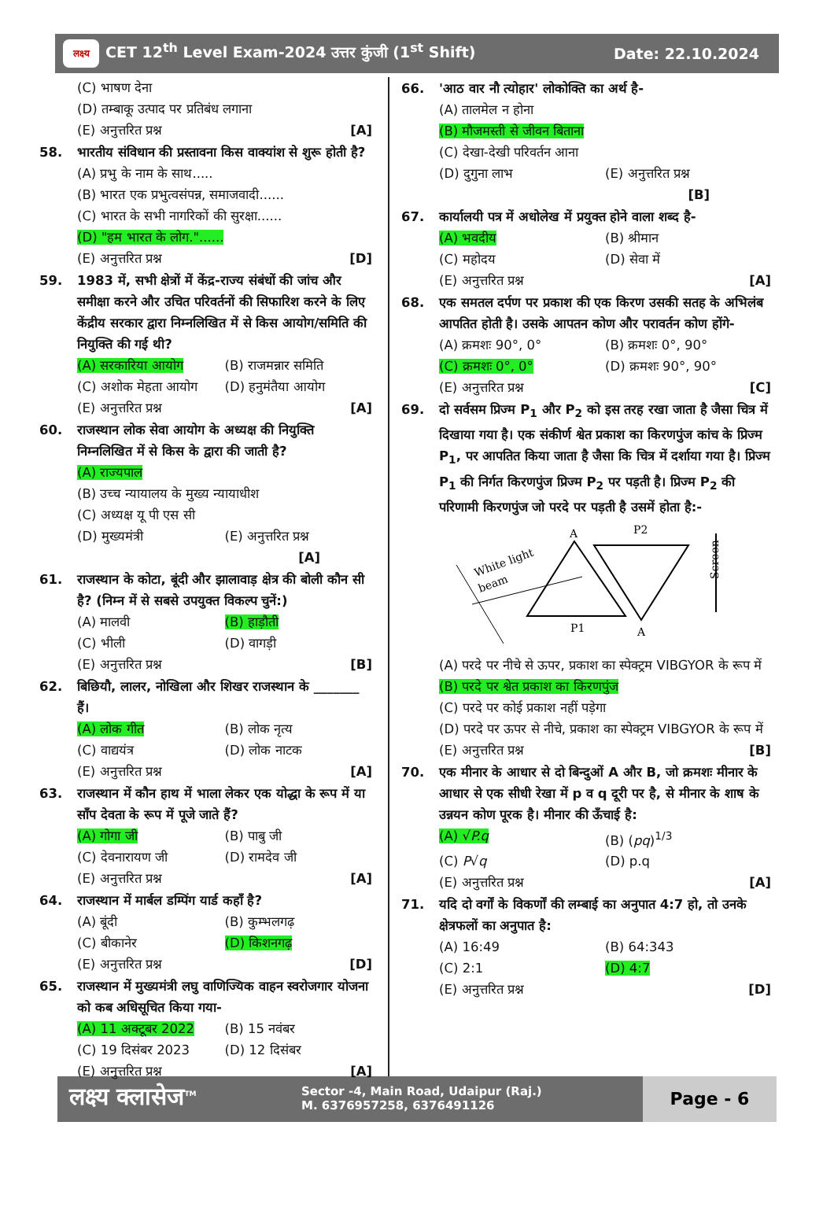लक्ष्य CET 12<sup>th</sup> Level Exam-2024 उत्तर कुंजी (1<sup>st</sup> Shift)
Date: 22.10.2024
(C) भाषण देना
(D) तम्बाकू उत्पाद पर प्रतिबंध लगाना
(E) अनुत्तरित प्रश्न [A]
58. भारतीय संविधान की प्रस्तावना किस वाक्यांश से शुरू होती है?
(A) प्रभु के नाम के साथ.....
(B) भारत एक प्रभुत्वसंपन्न, समाजवादी......
(C) भारत के सभी नागरिकों की सुरक्षा......
(D) "हम भारत के लोग."......
(E) अनुत्तरित प्रश्न [D]
59. 1983 में, सभी क्षेत्रों में केंद्र-राज्य संबंधों की जांच और समीक्षा करने और उचित परिवर्तनों की सिफारिश करने के लिए केंद्रीय सरकार द्वारा निम्नलिखित में से किस आयोग/समिति की नियुक्ति की गई थी?
(A) सरकारिया आयोग (B) राजमन्नार समिति
(C) अशोक मेहता आयोग (D) हनुमंतैया आयोग
(E) अनुत्तरित प्रश्न [A]
60. राजस्थान लोक सेवा आयोग के अध्यक्ष की नियुक्ति निम्नलिखित में से किस के द्वारा की जाती है?
(A) राज्यपाल
(B) उच्च न्यायालय के मुख्य न्यायाधीश
(C) अध्यक्ष यू पी एस सी
(D) मुख्यमंत्री (E) अनुत्तरित प्रश्न [A]
61. राजस्थान के कोटा, बूंदी और झालावाड़ क्षेत्र की बोली कौन सी है? (निम्न में से सबसे उपयुक्त विकल्प चुनें:)
(A) मालवी (B) हाड़ौती
(C) भीली (D) वागड़ी
(E) अनुत्तरित प्रश्न [B]
62. बिछियौ, लालर, नोखिला और शिखर राजस्थान के _______ हैं।
(A) लोक गीत (B) लोक नृत्य
(C) वाद्ययंत्र (D) लोक नाटक
(E) अनुत्तरित प्रश्न [A]
63. राजस्थान में कौन हाथ में भाला लेकर एक योद्धा के रूप में या साँप देवता के रूप में पूजे जाते हैं?
(A) गोगा जी (B) पाबु जी
(C) देवनारायण जी (D) रामदेव जी
(E) अनुत्तरित प्रश्न [A]
64. राजस्थान में मार्बल डम्पिंग यार्ड कहाँ है?
(A) बूंदी (B) कुम्भलगढ़
(C) बीकानेर (D) किशनगढ़
(E) अनुत्तरित प्रश्न [D]
65. राजस्थान में मुख्यमंत्री लघु वाणिज्यिक वाहन स्वरोजगार योजना को कब अधिसूचित किया गया-
(A) 11 अक्टूबर 2022 (B) 15 नवंबर
(C) 19 दिसंबर 2023 (D) 12 दिसंबर
(E) अनुत्तरित प्रश्न [A]
66. 'आठ वार नौ त्योहार' लोकोक्ति का अर्थ है-
(A) तालमेल न होना
(B) मौजमस्ती से जीवन बिताना
(C) देखा-देखी परिवर्तन आना
(D) दुगुना लाभ (E) अनुत्तरित प्रश्न [B]
67. कार्यालयी पत्र में अधोलेख में प्रयुक्त होने वाला शब्द है-
(A) भवदीय (B) श्रीमान
(C) महोदय (D) सेवा में
(E) अनुत्तरित प्रश्न [A]
68. एक समतल दर्पण पर प्रकाश की एक किरण उसकी सतह के अभिलंब आपतित होती है। उसके आपतन कोण और परावर्तन कोण होंगे-
(A) क्रमशः 90°, 0° (B) क्रमशः 0°, 90°
(C) क्रमशः 0°, 0° (D) क्रमशः 90°, 90°
(E) अनुत्तरित प्रश्न [C]
69. दो सर्वसम प्रिज्म P<sub>1</sub> और P<sub>2</sub> को इस तरह रखा जाता है जैसा चित्र में दिखाया गया है। एक संकीर्ण श्वेत प्रकाश का किरणपुंज कांच के प्रिज्म P<sub>1</sub>, पर आपतित किया जाता है जैसा कि चित्र में दर्शाया गया है। प्रिज्म P<sub>1</sub> की निर्गत किरणपुंज प्रिज्म P<sub>2</sub> पर पड़ती है। प्रिज्म P<sub>2</sub> की परिणामी किरणपुंज जो परदे पर पड़ती है उसमें होता है:-
White light
beam
A
P2
P1
A
Screen
(A) परदे पर नीचे से ऊपर, प्रकाश का स्पेक्ट्रम VIBGYOR के रूप में
(B) परदे पर श्वेत प्रकाश का किरणपुंज
(C) परदे पर कोई प्रकाश नहीं पड़ेगा
(D) परदे पर ऊपर से नीचे, प्रकाश का स्पेक्ट्रम VIBGYOR के रूप में
(E) अनुत्तरित प्रश्न [B]
70. एक मीनार के आधार से दो बिन्दुओं A और B, जो क्रमशः मीनार के आधार से एक सीधी रेखा में p व q दूरी पर है, से मीनार के शाष के उन्नयन कोण पूरक है। मीनार की ऊँचाई है:
(A) √P.q (B) (pq)<sup>1/3</sup>
(C) P√q (D) p.q
(E) अनुत्तरित प्रश्न [A]
71. यदि दो वर्गों के विकर्णों की लम्बाई का अनुपात 4:7 हो, तो उनके क्षेत्रफलों का अनुपात है:
(A) 16:49 (B) 64:343
(C) 2:1 (D) 4:7
(E) अनुत्तरित प्रश्न [D]
लक्ष्य क्लासेज<sup>TM</sup>
Sector -4, Main Road, Udaipur (Raj.)
M. 6376957258, 6376491126
Page - 6